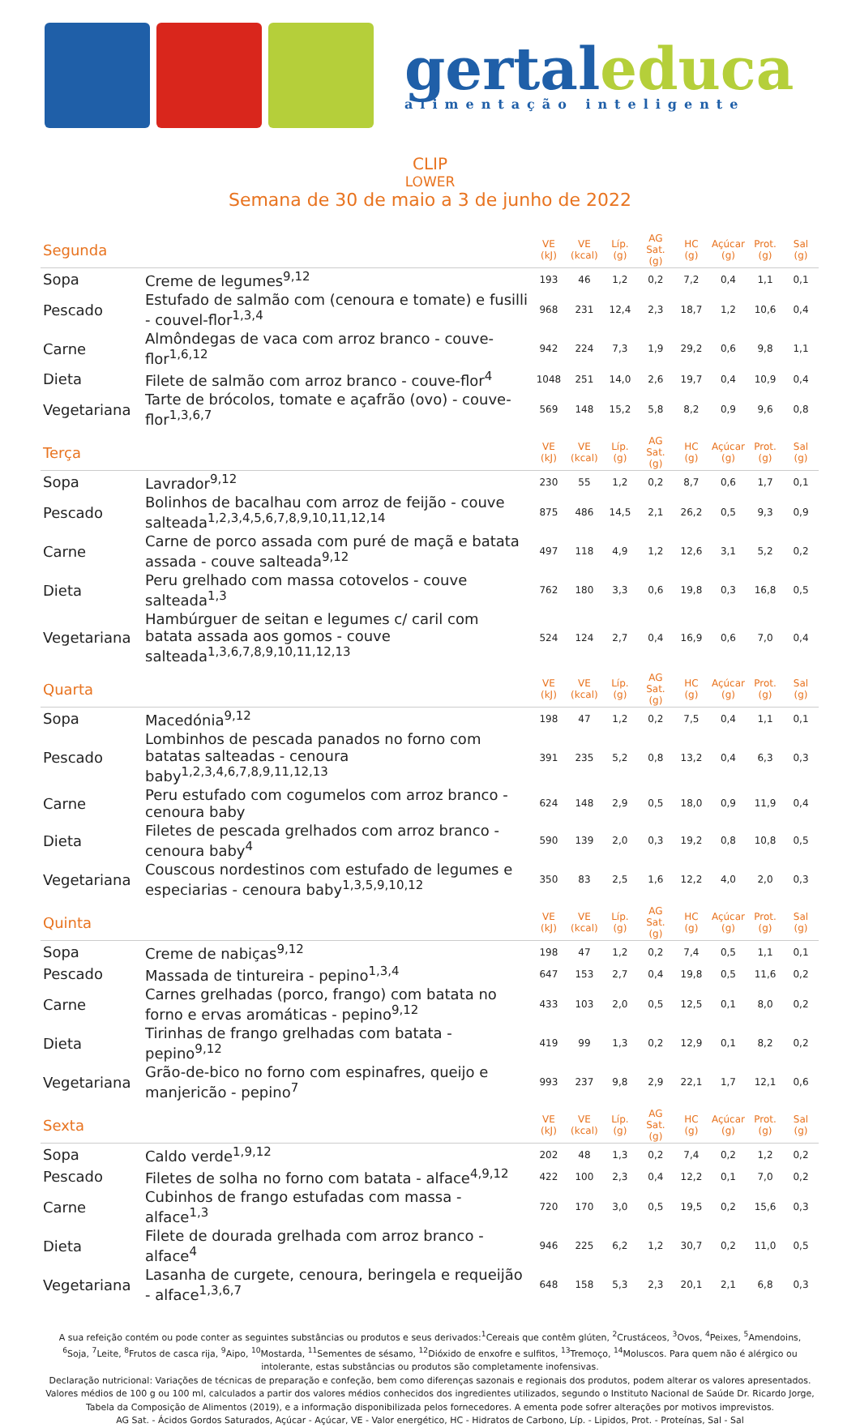gertaleduca
alimentação inteligente
CLIP
LOWER
Semana de 30 de maio a 3 de junho de 2022
| Segunda | | VE (kJ) | VE (kcal) | Líp. (g) | AG Sat. (g) | HC (g) | Açúcar (g) | Prot. (g) | Sal (g) |
| Sopa | Creme de legumes<sup>9,12</sup> | 193 | 46 | 1,2 | 0,2 | 7,2 | 0,4 | 1,1 | 0,1 |
| Pescado | Estufado de salmão com (cenoura e tomate) e fusilli - couvel-flor<sup>1,3,4</sup> | 968 | 231 | 12,4 | 2,3 | 18,7 | 1,2 | 10,6 | 0,4 |
| Carne | Almôndegas de vaca com arroz branco - couve-flor<sup>1,6,12</sup> | 942 | 224 | 7,3 | 1,9 | 29,2 | 0,6 | 9,8 | 1,1 |
| Dieta | Filete de salmão com arroz branco - couve-flor<sup>4</sup> | 1048 | 251 | 14,0 | 2,6 | 19,7 | 0,4 | 10,9 | 0,4 |
| Vegetariana | Tarte de brócolos, tomate e açafrão (ovo) - couve-flor<sup>1,3,6,7</sup> | 569 | 148 | 15,2 | 5,8 | 8,2 | 0,9 | 9,6 | 0,8 |
| Terça | | VE (kJ) | VE (kcal) | Líp. (g) | AG Sat. (g) | HC (g) | Açúcar (g) | Prot. (g) | Sal (g) |
| Sopa | Lavrador<sup>9,12</sup> | 230 | 55 | 1,2 | 0,2 | 8,7 | 0,6 | 1,7 | 0,1 |
| Pescado | Bolinhos de bacalhau com arroz de feijão - couve salteada<sup>1,2,3,4,5,6,7,8,9,10,11,12,14</sup> | 875 | 486 | 14,5 | 2,1 | 26,2 | 0,5 | 9,3 | 0,9 |
| Carne | Carne de porco assada com puré de maçã e batata assada - couve salteada<sup>9,12</sup> | 497 | 118 | 4,9 | 1,2 | 12,6 | 3,1 | 5,2 | 0,2 |
| Dieta | Peru grelhado com massa cotovelos - couve salteada<sup>1,3</sup> | 762 | 180 | 3,3 | 0,6 | 19,8 | 0,3 | 16,8 | 0,5 |
| Vegetariana | Hambúrguer de seitan e legumes c/ caril com batata assada aos gomos - couve salteada<sup>1,3,6,7,8,9,10,11,12,13</sup> | 524 | 124 | 2,7 | 0,4 | 16,9 | 0,6 | 7,0 | 0,4 |
| Quarta | | VE (kJ) | VE (kcal) | Líp. (g) | AG Sat. (g) | HC (g) | Açúcar (g) | Prot. (g) | Sal (g) |
| Sopa | Macedónia<sup>9,12</sup> | 198 | 47 | 1,2 | 0,2 | 7,5 | 0,4 | 1,1 | 0,1 |
| Pescado | Lombinhos de pescada panados no forno com batatas salteadas - cenoura baby<sup>1,2,3,4,6,7,8,9,11,12,13</sup> | 391 | 235 | 5,2 | 0,8 | 13,2 | 0,4 | 6,3 | 0,3 |
| Carne | Peru estufado com cogumelos com arroz branco - cenoura baby | 624 | 148 | 2,9 | 0,5 | 18,0 | 0,9 | 11,9 | 0,4 |
| Dieta | Filetes de pescada grelhados com arroz branco - cenoura baby<sup>4</sup> | 590 | 139 | 2,0 | 0,3 | 19,2 | 0,8 | 10,8 | 0,5 |
| Vegetariana | Couscous nordestinos com estufado de legumes e especiarias - cenoura baby<sup>1,3,5,9,10,12</sup> | 350 | 83 | 2,5 | 1,6 | 12,2 | 4,0 | 2,0 | 0,3 |
| Quinta | | VE (kJ) | VE (kcal) | Líp. (g) | AG Sat. (g) | HC (g) | Açúcar (g) | Prot. (g) | Sal (g) |
| Sopa | Creme de nabiças<sup>9,12</sup> | 198 | 47 | 1,2 | 0,2 | 7,4 | 0,5 | 1,1 | 0,1 |
| Pescado | Massada de tintureira - pepino<sup>1,3,4</sup> | 647 | 153 | 2,7 | 0,4 | 19,8 | 0,5 | 11,6 | 0,2 |
| Carne | Carnes grelhadas (porco, frango) com batata no forno e ervas aromáticas - pepino<sup>9,12</sup> | 433 | 103 | 2,0 | 0,5 | 12,5 | 0,1 | 8,0 | 0,2 |
| Dieta | Tirinhas de frango grelhadas com batata - pepino<sup>9,12</sup> | 419 | 99 | 1,3 | 0,2 | 12,9 | 0,1 | 8,2 | 0,2 |
| Vegetariana | Grão-de-bico no forno com espinafres, queijo e manjericão - pepino<sup>7</sup> | 993 | 237 | 9,8 | 2,9 | 22,1 | 1,7 | 12,1 | 0,6 |
| Sexta | | VE (kJ) | VE (kcal) | Líp. (g) | AG Sat. (g) | HC (g) | Açúcar (g) | Prot. (g) | Sal (g) |
| Sopa | Caldo verde<sup>1,9,12</sup> | 202 | 48 | 1,3 | 0,2 | 7,4 | 0,2 | 1,2 | 0,2 |
| Pescado | Filetes de solha no forno com batata - alface<sup>4,9,12</sup> | 422 | 100 | 2,3 | 0,4 | 12,2 | 0,1 | 7,0 | 0,2 |
| Carne | Cubinhos de frango estufadas com massa - alface<sup>1,3</sup> | 720 | 170 | 3,0 | 0,5 | 19,5 | 0,2 | 15,6 | 0,3 |
| Dieta | Filete de dourada grelhada com arroz branco - alface<sup>4</sup> | 946 | 225 | 6,2 | 1,2 | 30,7 | 0,2 | 11,0 | 0,5 |
| Vegetariana | Lasanha de curgete, cenoura, beringela e requeijão - alface<sup>1,3,6,7</sup> | 648 | 158 | 5,3 | 2,3 | 20,1 | 2,1 | 6,8 | 0,3 |
A sua refeição contém ou pode conter as seguintes substâncias ou produtos e seus derivados:<sup>1</sup>Cereais que contêm glúten, <sup>2</sup>Crustáceos, <sup>3</sup>Ovos, <sup>4</sup>Peixes, <sup>5</sup>Amendoins, <sup>6</sup>Soja, <sup>7</sup>Leite, <sup>8</sup>Frutos de casca rija, <sup>9</sup>Aipo, <sup>10</sup>Mostarda, <sup>11</sup>Sementes de sésamo, <sup>12</sup>Dióxido de enxofre e sulfitos, <sup>13</sup>Tremoço, <sup>14</sup>Moluscos. Para quem não é alérgico ou intolerante, estas substâncias ou produtos são completamente inofensivas.
Declaração nutricional: Variações de técnicas de preparação e confeção, bem como diferenças sazonais e regionais dos produtos, podem alterar os valores apresentados. Valores médios de 100 g ou 100 ml, calculados a partir dos valores médios conhecidos dos ingredientes utilizados, segundo o Instituto Nacional de Saúde Dr. Ricardo Jorge, Tabela da Composição de Alimentos (2019), e a informação disponibilizada pelos fornecedores. A ementa pode sofrer alterações por motivos imprevistos.
AG Sat. - Ácidos Gordos Saturados, Açúcar - Açúcar, VE - Valor energético, HC - Hidratos de Carbono, Líp. - Lipidos, Prot. - Proteínas, Sal - Sal